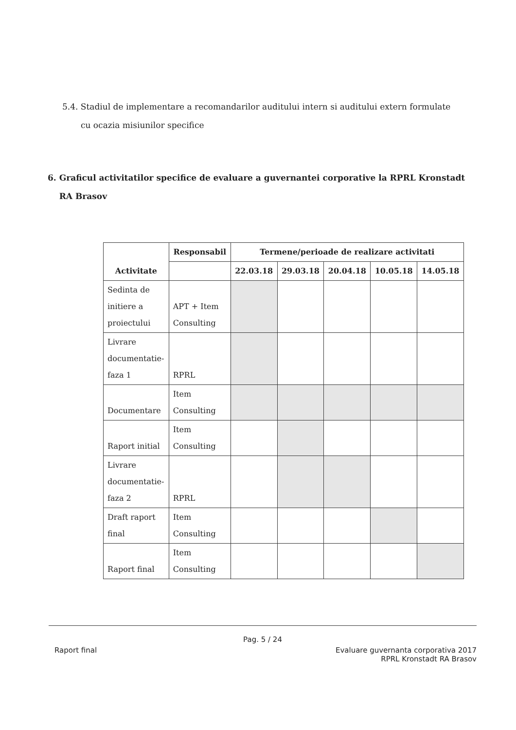5.4. Stadiul de implementare a recomandarilor auditului intern si auditului extern formulate
cu ocazia misiunilor specifice
6. Graficul activitatilor specifice de evaluare a guvernantei corporative la RPRL Kronstadt
RA Brasov
| Activitate | Responsabil | Termene/perioade de realizare activitati | | | | |
| --- | --- | --- | --- | --- | --- | --- |
| | | 22.03.18 | 29.03.18 | 20.04.18 | 10.05.18 | 14.05.18 |
| Sedinta de initiere a proiectului | APT + Item Consulting | | | | | |
| Livrare documentatie- faza 1 | RPRL | | | | | |
| Documentare | Item Consulting | | | | | |
| Raport initial | Item Consulting | | | | | |
| Livrare documentatie- faza 2 | RPRL | | | | | |
| Draft raport final | Item Consulting | | | | | |
| Raport final | Item Consulting | | | | | |
Pag. 5 / 24
Raport final Evaluare guvernanta corporativa 2017
RPRL Kronstadt RA Brasov